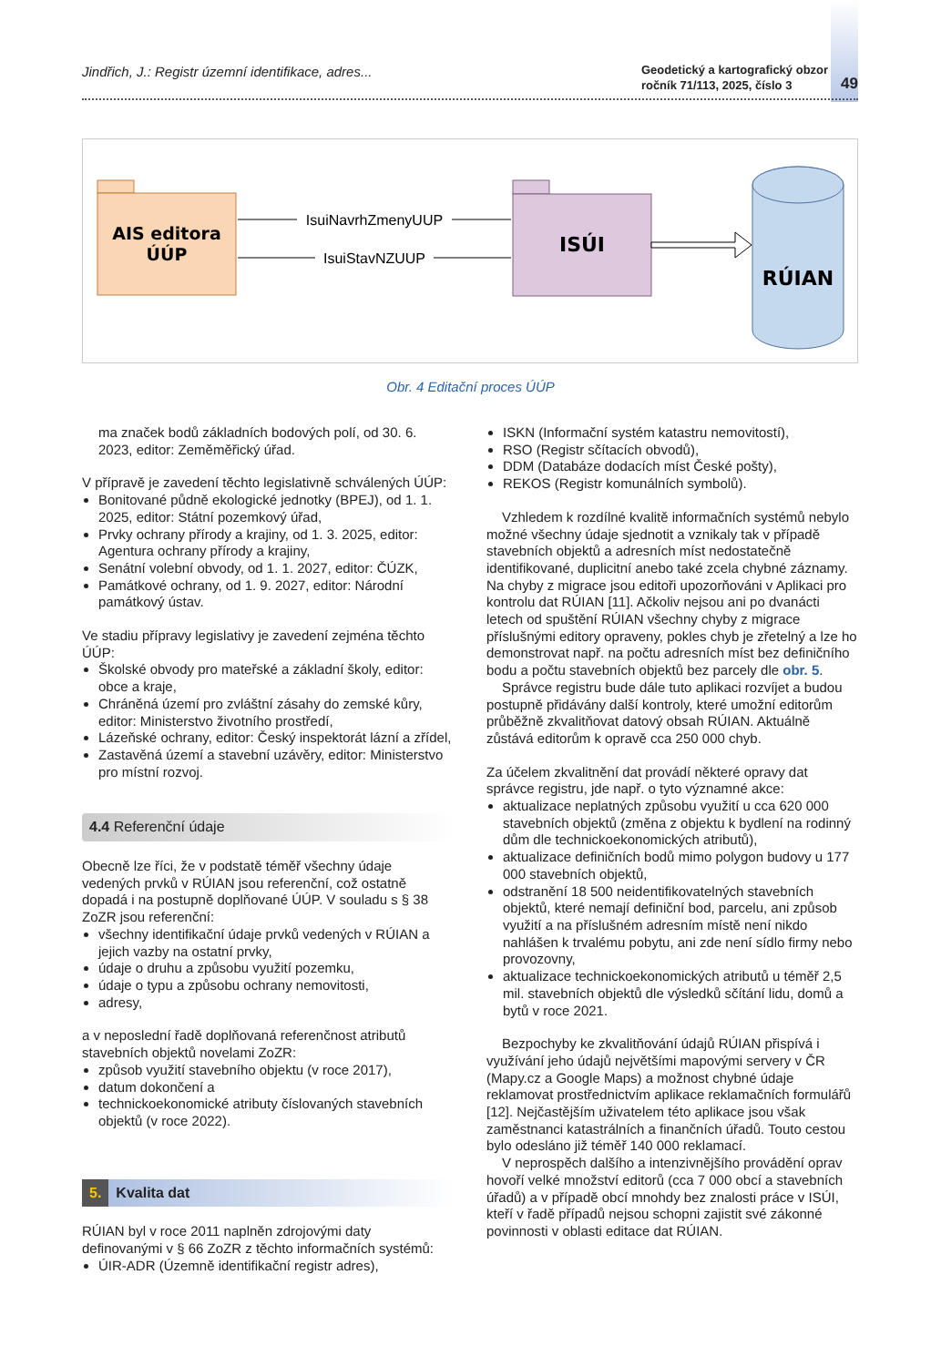Jindřich, J.: Registr územní identifikace, adres...
Geodetický a kartografický obzor
ročník 71/113, 2025, číslo 3
49
AIS editora
ÚÚP
ISÚI
IsuiNavrhZmenyUUP
IsuiStavNZUUP
RÚIAN
Obr. 4 Editační proces ÚÚP
ma značek bodů základních bodových polí, od 30. 6. 2023, editor: Zeměměřický úřad.
V přípravě je zavedení těchto legislativně schválených ÚÚP:
Bonitované půdně ekologické jednotky (BPEJ), od 1. 1. 2025, editor: Státní pozemkový úřad,
Prvky ochrany přírody a krajiny, od 1. 3. 2025, editor: Agentura ochrany přírody a krajiny,
Senátní volební obvody, od 1. 1. 2027, editor: ČÚZK,
Památkové ochrany, od 1. 9. 2027, editor: Národní památkový ústav.
Ve stadiu přípravy legislativy je zavedení zejména těchto ÚÚP:
Školské obvody pro mateřské a základní školy, editor: obce a kraje,
Chráněná území pro zvláštní zásahy do zemské kůry, editor: Ministerstvo životního prostředí,
Lázeňské ochrany, editor: Český inspektorát lázní a zřídel,
Zastavěná území a stavební uzávěry, editor: Ministerstvo pro místní rozvoj.
4.4 Referenční údaje
Obecně lze říci, že v podstatě téměř všechny údaje vedených prvků v RÚIAN jsou referenční, což ostatně dopadá i na postupně doplňované ÚÚP. V souladu s § 38 ZoZR jsou referenční:
všechny identifikační údaje prvků vedených v RÚIAN a jejich vazby na ostatní prvky,
údaje o druhu a způsobu využití pozemku,
údaje o typu a způsobu ochrany nemovitosti,
adresy,
a v neposlední řadě doplňovaná referenčnost atributů stavebních objektů novelami ZoZR:
způsob využití stavebního objektu (v roce 2017),
datum dokončení a
technickoekonomické atributy číslovaných stavebních objektů (v roce 2022).
5. Kvalita dat
RÚIAN byl v roce 2011 naplněn zdrojovými daty definovanými v § 66 ZoZR z těchto informačních systémů:
ÚIR-ADR (Územně identifikační registr adres),
ISKN (Informační systém katastru nemovitostí),
RSO (Registr sčítacích obvodů),
DDM (Databáze dodacích míst České pošty),
REKOS (Registr komunálních symbolů).
Vzhledem k rozdílné kvalitě informačních systémů nebylo možné všechny údaje sjednotit a vznikaly tak v případě stavebních objektů a adresních míst nedostatečně identifikované, duplicitní anebo také zcela chybné záznamy. Na chyby z migrace jsou editoři upozorňováni v Aplikaci pro kontrolu dat RÚIAN [11]. Ačkoliv nejsou ani po dvanácti letech od spuštění RÚIAN všechny chyby z migrace příslušnými editory opraveny, pokles chyb je zřetelný a lze ho demonstrovat např. na počtu adresních míst bez definičního bodu a počtu stavebních objektů bez parcely dle obr. 5.
Správce registru bude dále tuto aplikaci rozvíjet a budou postupně přidávány další kontroly, které umožní editorům průběžně zkvalitňovat datový obsah RÚIAN. Aktuálně zůstává editorům k opravě cca 250 000 chyb.
Za účelem zkvalitnění dat provádí některé opravy dat správce registru, jde např. o tyto významné akce:
aktualizace neplatných způsobu využití u cca 620 000 stavebních objektů (změna z objektu k bydlení na rodinný dům dle technickoekonomických atributů),
aktualizace definičních bodů mimo polygon budovy u 177 000 stavebních objektů,
odstranění 18 500 neidentifikovatelných stavebních objektů, které nemají definiční bod, parcelu, ani způsob využití a na příslušném adresním místě není nikdo nahlášen k trvalému pobytu, ani zde není sídlo firmy nebo provozovny,
aktualizace technickoekonomických atributů u téměř 2,5 mil. stavebních objektů dle výsledků sčítání lidu, domů a bytů v roce 2021.
Bezpochyby ke zkvalitňování údajů RÚIAN přispívá i využívání jeho údajů největšími mapovými servery v ČR (Mapy.cz a Google Maps) a možnost chybné údaje reklamovat prostřednictvím aplikace reklamačních formulářů [12]. Nejčastějším uživatelem této aplikace jsou však zaměstnanci katastrálních a finančních úřadů. Touto cestou bylo odesláno již téměř 140 000 reklamací.
V neprospěch dalšího a intenzivnějšího provádění oprav hovoří velké množství editorů (cca 7 000 obcí a stavebních úřadů) a v případě obcí mnohdy bez znalosti práce v ISÚI, kteří v řadě případů nejsou schopni zajistit své zákonné povinnosti v oblasti editace dat RÚIAN.